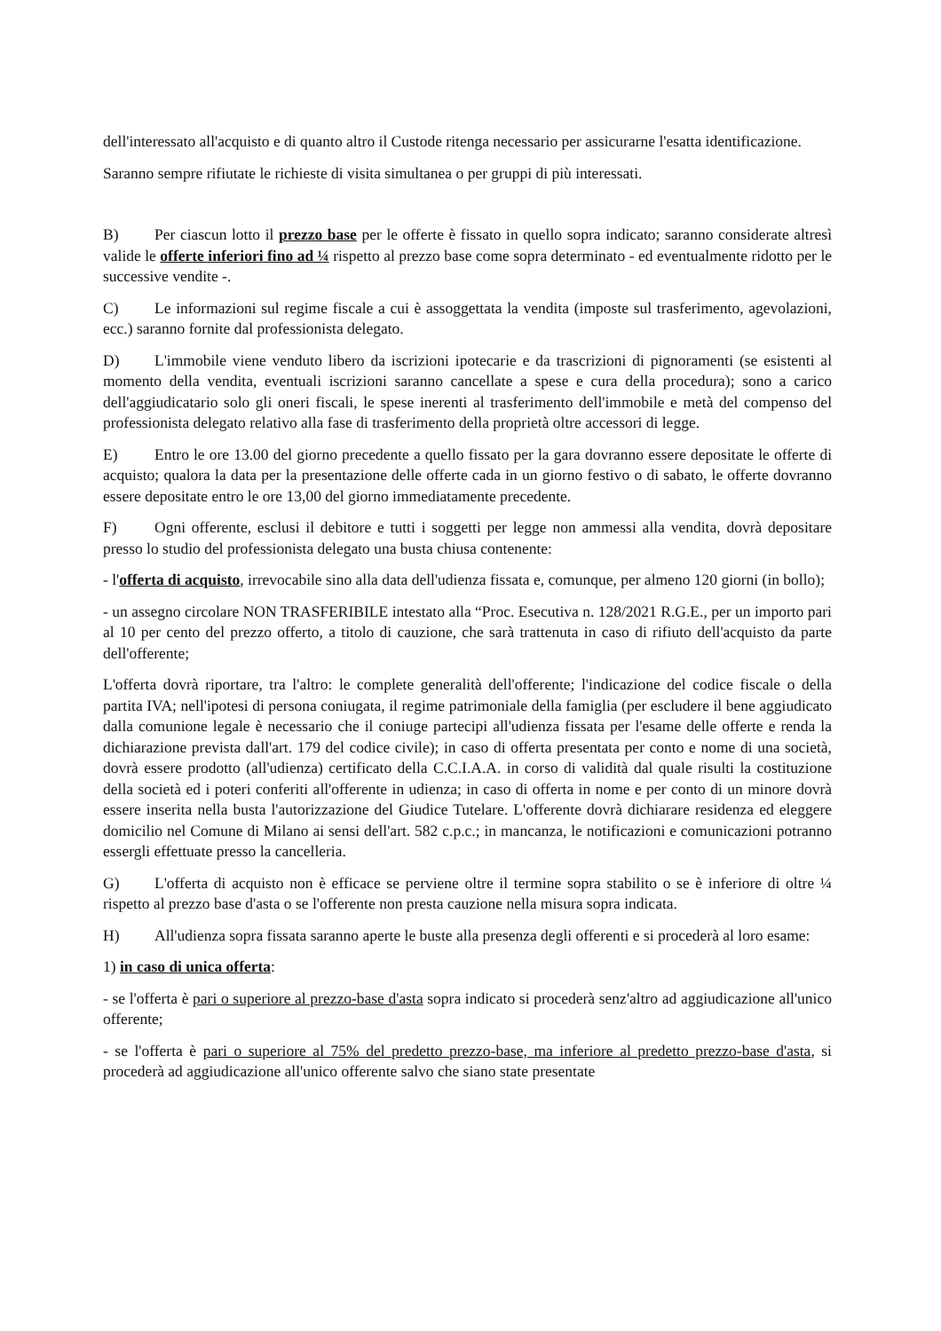dell'interessato all'acquisto e di quanto altro il Custode ritenga necessario per assicurarne l'esatta identificazione.
Saranno sempre rifiutate le richieste di visita simultanea o per gruppi di più interessati.
B) Per ciascun lotto il prezzo base per le offerte è fissato in quello sopra indicato; saranno considerate altresì valide le offerte inferiori fino ad ¼ rispetto al prezzo base come sopra determinato - ed eventualmente ridotto per le successive vendite -.
C) Le informazioni sul regime fiscale a cui è assoggettata la vendita (imposte sul trasferimento, agevolazioni, ecc.) saranno fornite dal professionista delegato.
D) L'immobile viene venduto libero da iscrizioni ipotecarie e da trascrizioni di pignoramenti (se esistenti al momento della vendita, eventuali iscrizioni saranno cancellate a spese e cura della procedura); sono a carico dell'aggiudicatario solo gli oneri fiscali, le spese inerenti al trasferimento dell'immobile e metà del compenso del professionista delegato relativo alla fase di trasferimento della proprietà oltre accessori di legge.
E) Entro le ore 13.00 del giorno precedente a quello fissato per la gara dovranno essere depositate le offerte di acquisto; qualora la data per la presentazione delle offerte cada in un giorno festivo o di sabato, le offerte dovranno essere depositate entro le ore 13,00 del giorno immediatamente precedente.
F) Ogni offerente, esclusi il debitore e tutti i soggetti per legge non ammessi alla vendita, dovrà depositare presso lo studio del professionista delegato una busta chiusa contenente:
- l'offerta di acquisto, irrevocabile sino alla data dell'udienza fissata e, comunque, per almeno 120 giorni (in bollo);
- un assegno circolare NON TRASFERIBILE intestato alla “Proc. Esecutiva n. 128/2021 R.G.E., per un importo pari al 10 per cento del prezzo offerto, a titolo di cauzione, che sarà trattenuta in caso di rifiuto dell'acquisto da parte dell'offerente;
L'offerta dovrà riportare, tra l'altro: le complete generalità dell'offerente; l'indicazione del codice fiscale o della partita IVA; nell'ipotesi di persona coniugata, il regime patrimoniale della famiglia (per escludere il bene aggiudicato dalla comunione legale è necessario che il coniuge partecipi all'udienza fissata per l'esame delle offerte e renda la dichiarazione prevista dall'art. 179 del codice civile); in caso di offerta presentata per conto e nome di una società, dovrà essere prodotto (all'udienza) certificato della C.C.I.A.A. in corso di validità dal quale risulti la costituzione della società ed i poteri conferiti all'offerente in udienza; in caso di offerta in nome e per conto di un minore dovrà essere inserita nella busta l'autorizzazione del Giudice Tutelare. L'offerente dovrà dichiarare residenza ed eleggere domicilio nel Comune di Milano ai sensi dell'art. 582 c.p.c.; in mancanza, le notificazioni e comunicazioni potranno essergli effettuate presso la cancelleria.
G) L'offerta di acquisto non è efficace se perviene oltre il termine sopra stabilito o se è inferiore di oltre ¼ rispetto al prezzo base d'asta o se l'offerente non presta cauzione nella misura sopra indicata.
H) All'udienza sopra fissata saranno aperte le buste alla presenza degli offerenti e si procederà al loro esame:
1) in caso di unica offerta:
- se l'offerta è pari o superiore al prezzo-base d'asta sopra indicato si procederà senz'altro ad aggiudicazione all'unico offerente;
- se l'offerta è pari o superiore al 75% del predetto prezzo-base, ma inferiore al predetto prezzo-base d'asta, si procederà ad aggiudicazione all'unico offerente salvo che siano state presentate